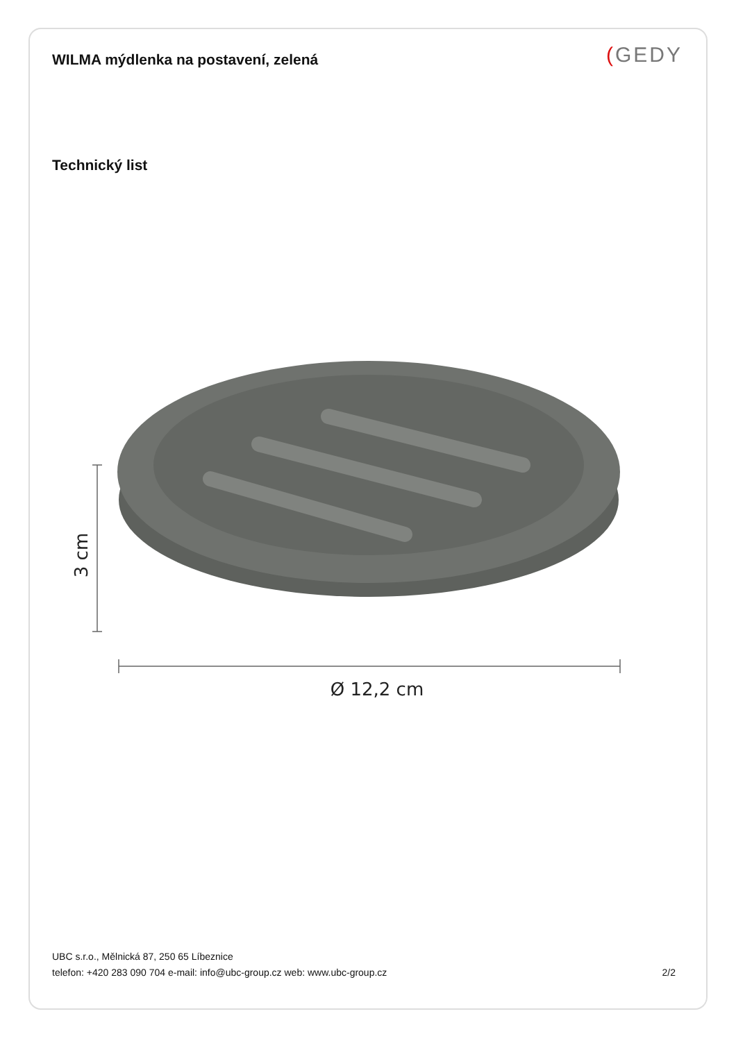WILMA mýdlenka na postavení, zelená
(GEDY
Technický list
3 cm
Ø 12,2 cm
UBC s.r.o., Mělnická 87, 250 65 Líbeznice
telefon: +420 283 090 704 e-mail: info@ubc-group.cz web: www.ubc-group.cz 2/2